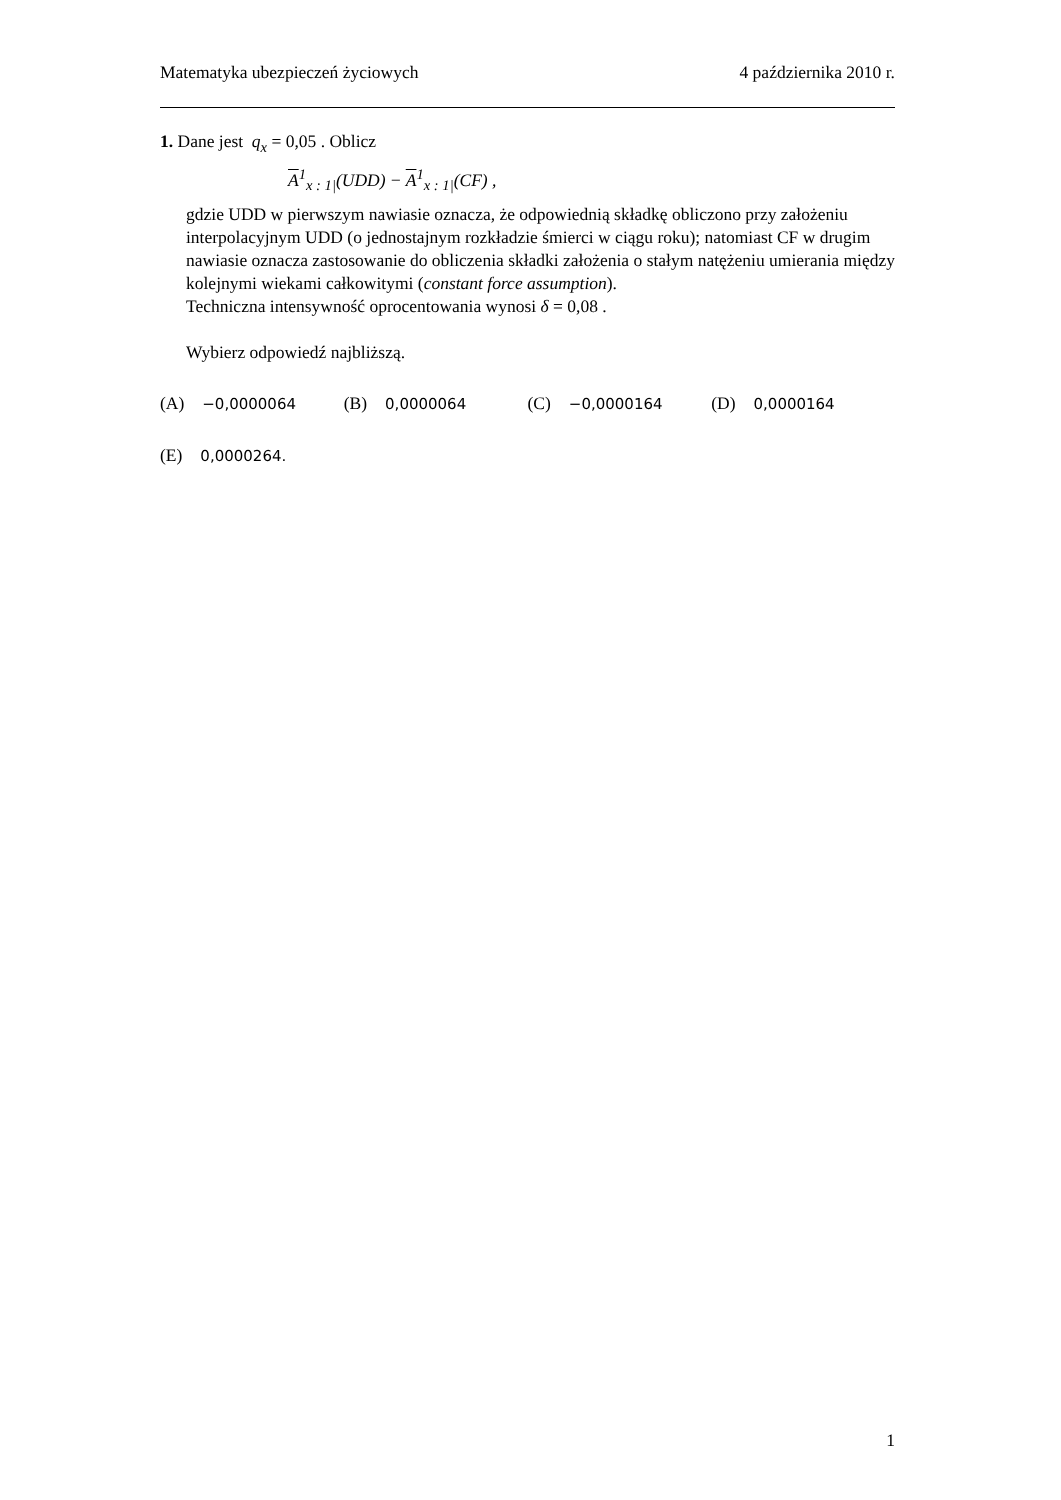Matematyka ubezpieczeń życiowych 4 października 2010 r.
1. Dane jest q<sub>x</sub> = 0,05 . Oblicz
A<sup>1</sup><sub>x : 1|</sub>(UDD) − A<sup>1</sup><sub>x : 1|</sub>(CF) ,
gdzie UDD w pierwszym nawiasie oznacza, że odpowiednią składkę obliczono przy założeniu interpolacyjnym UDD (o jednostajnym rozkładzie śmierci w ciągu roku); natomiast CF w drugim nawiasie oznacza zastosowanie do obliczenia składki założenia o stałym natężeniu umierania między kolejnymi wiekami całkowitymi (constant force assumption).
Techniczna intensywność oprocentowania wynosi δ = 0,08 .
Wybierz odpowiedź najbliższą.
(A) −0,0000064 (B) 0,0000064 (C) −0,0000164 (D) 0,0000164
(E) 0,0000264.
1